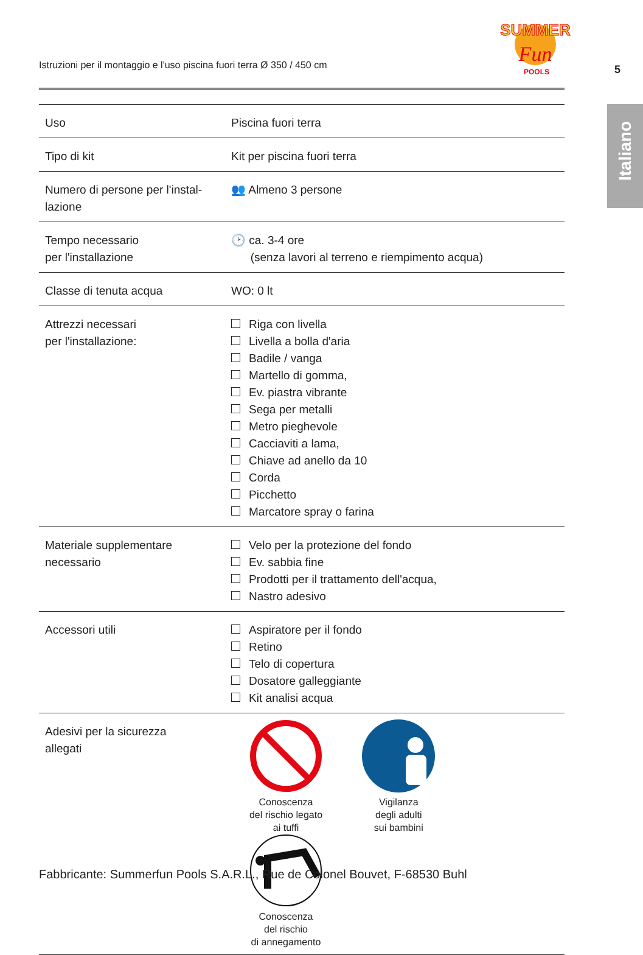Istruzioni per il montaggio e l'uso piscina fuori terra Ø 350 / 450 cm
SUMMER
Fun
POOLS
5
Italiano
| Uso | Piscina fuori terra |
| Tipo di kit | Kit per piscina fuori terra |
| Numero di persone per l'instal- lazione | 👥 Almeno 3 persone |
| Tempo necessario per l'installazione | 🕑 ca. 3-4 ore (senza lavori al terreno e riempimento acqua) |
| Classe di tenuta acqua | WO: 0 lt |
| Attrezzi necessari per l'installazione: | Riga con livella Livella a bolla d'aria Badile / vanga Martello di gomma, Ev. piastra vibrante Sega per metalli Metro pieghevole Cacciaviti a lama, Chiave ad anello da 10 Corda Picchetto Marcatore spray o farina |
| Materiale supplementare necessario | Velo per la protezione del fondo Ev. sabbia fine Prodotti per il trattamento dell'acqua, Nastro adesivo |
| Accessori utili | Aspiratore per il fondo Retino Telo di copertura Dosatore galleggiante Kit analisi acqua |
| Adesivi per la sicurezza allegati | Conoscenza del rischio legato ai tuffi Vigilanza degli adulti sui bambini Conoscenza del rischio di annegamento |
Fabbricante: Summerfun Pools S.A.R.L., Rue de Colonel Bouvet, F-68530 Buhl